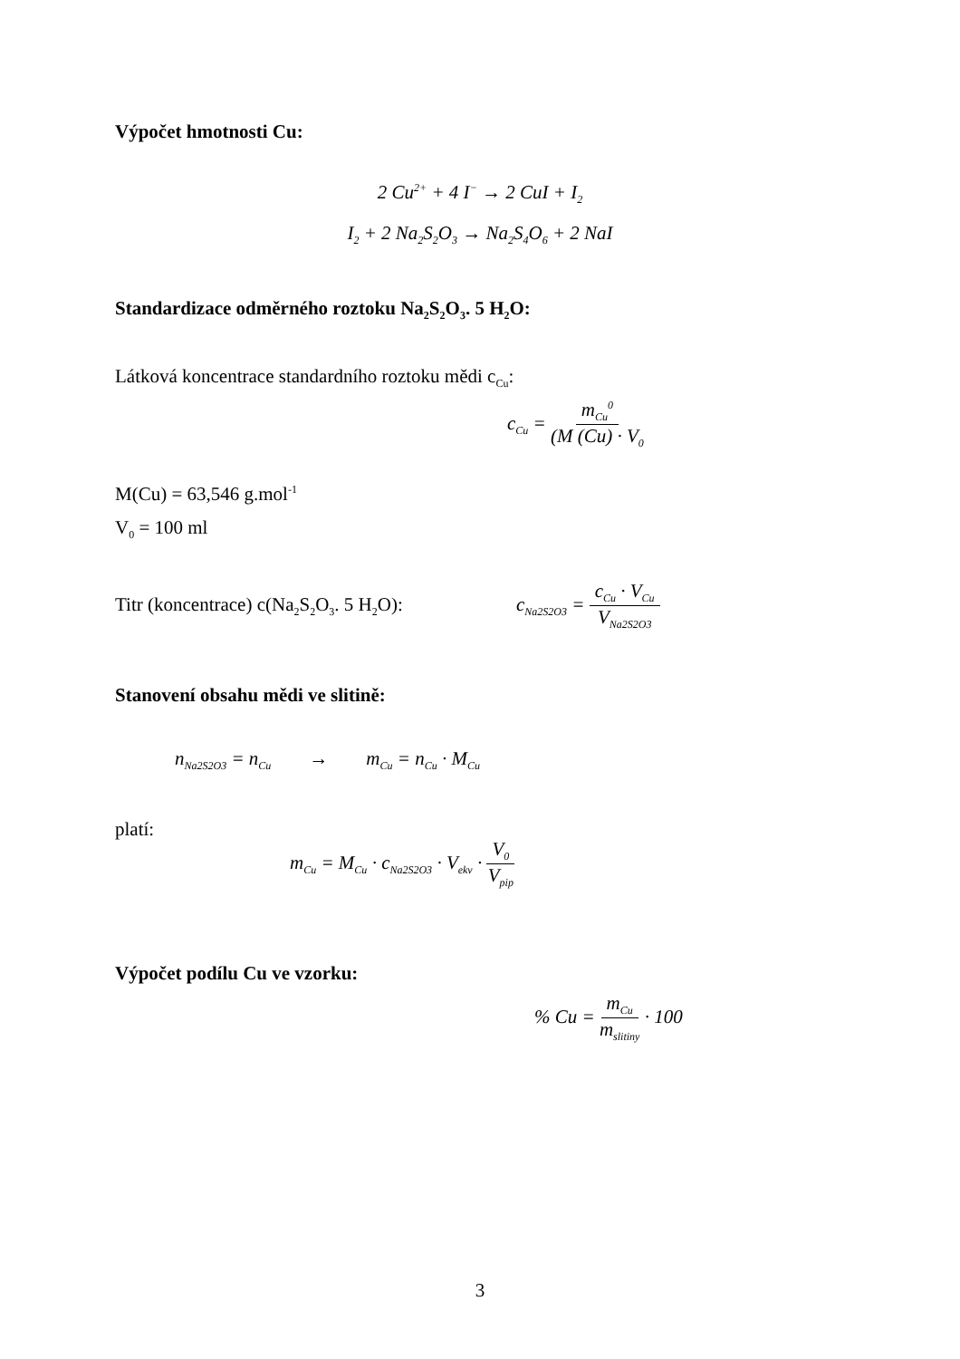Výpočet hmotnosti Cu:
2 Cu<sup>2+</sup> + 4 I<sup>−</sup> → 2 CuI + I<sub>2</sub>
I<sub>2</sub> + 2 Na<sub>2</sub>S<sub>2</sub>O<sub>3</sub> → Na<sub>2</sub>S<sub>4</sub>O<sub>6</sub> + 2 NaI
Standardizace odměrného roztoku Na<sub>2</sub>S<sub>2</sub>O<sub>3</sub>. 5 H<sub>2</sub>O:
Látková koncentrace standardního roztoku mědi c<sub>Cu</sub>:
c<sub>Cu</sub> = m<sub>Cu</sub><sup>0</sup> (M (Cu) · V<sub>0</sub>
M(Cu) = 63,546 g.mol<sup>-1</sup>
V<sub>0</sub> = 100 ml
Titr (koncentrace) c(Na<sub>2</sub>S<sub>2</sub>O<sub>3</sub>. 5 H<sub>2</sub>O):
c<sub>Na2S2O3</sub> = c<sub>Cu</sub> · V<sub>Cu</sub> V<sub>Na2S2O3</sub>
Stanovení obsahu mědi ve slitině:
n<sub>Na2S2O3</sub> = n<sub>Cu</sub> → m<sub>Cu</sub> = n<sub>Cu</sub> · M<sub>Cu</sub>
platí:
m<sub>Cu</sub> = M<sub>Cu</sub> · c<sub>Na2S2O3</sub> · V<sub>ekv</sub> · V<sub>0</sub> V<sub>pip</sub>
Výpočet podílu Cu ve vzorku:
% Cu = m<sub>Cu</sub> m<sub>slitiny</sub> · 100
3